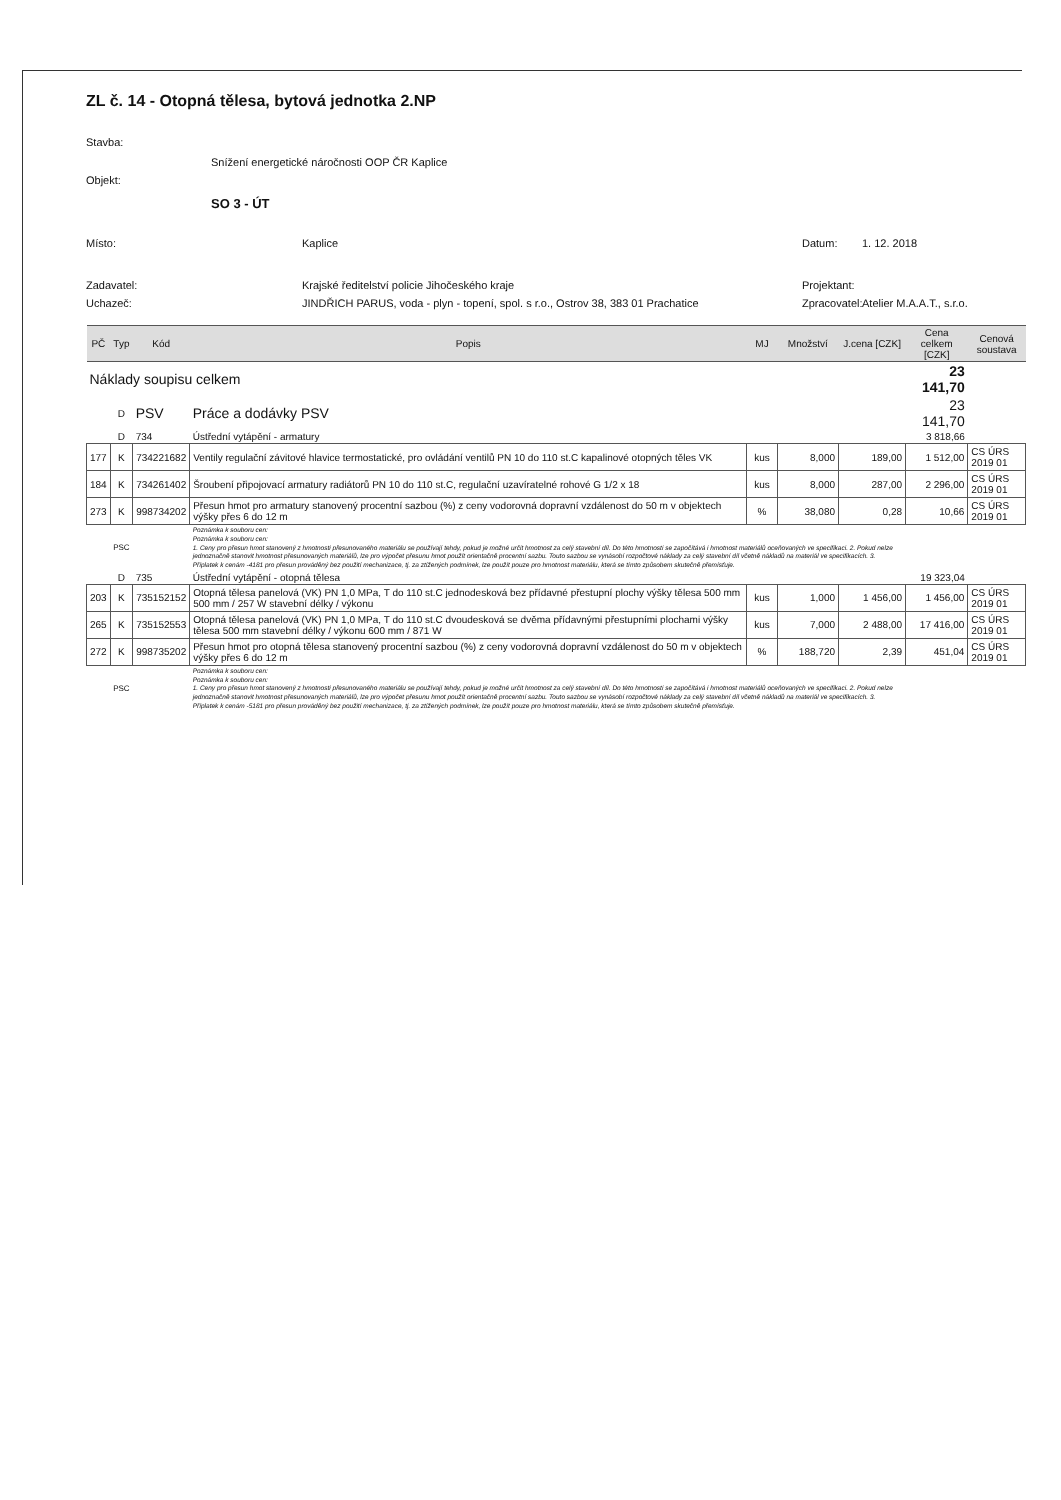ZL č. 14 - Otopná tělesa, bytová jednotka 2.NP
Stavba:
Snížení energetické náročnosti OOP ČR Kaplice
Objekt:
SO 3 - ÚT
Místo:
Kaplice
Datum:
1. 12. 2018
Zadavatel:
Krajské ředitelství policie Jihočeského kraje
Projektant:
Uchazeč:
JINDŘICH PARUS, voda - plyn - topení, spol. s r.o., Ostrov 38, 383 01 Prachatice
Zpracovatel:
Atelier M.A.A.T., s.r.o.
| PČ | Typ | Kód | Popis | MJ | Množství | J.cena [CZK] | Cena celkem [CZK] | Cenová soustava |
| --- | --- | --- | --- | --- | --- | --- | --- | --- |
| Náklady soupisu celkem | | | | | | | 23 141,70 | |
| | D | PSV | Práce a dodávky PSV | | | | 23 141,70 | |
| | D | 734 | Ústřední vytápění - armatury | | | | 3 818,66 | |
| 177 | K | 734221682 | Ventily regulační závitové hlavice termostatické, pro ovládání ventilů PN 10 do 110 st.C kapalinové otopných těles VK | kus | 8,000 | 189,00 | 1 512,00 | CS ÚRS 2019 01 |
| 184 | K | 734261402 | Šroubení připojovací armatury radiátorů PN 10 do 110 st.C, regulační uzavíratelné rohové G 1/2 x 18 | kus | 8,000 | 287,00 | 2 296,00 | CS ÚRS 2019 01 |
| 273 | K | 998734202 | Přesun hmot pro armatury stanovený procentní sazbou (%) z ceny vodorovná dopravní vzdálenost do 50 m v objektech výšky přes 6 do 12 m | % | 38,080 | 0,28 | 10,66 | CS ÚRS 2019 01 |
| | PSC | | Poznámka k souboru cen: Poznámka k souboru cen: 1. Ceny pro přesun hmot stanovený z hmotnosti přesunovaného materiálu se používají tehdy, pokud je možné určit hmotnost za celý stavební díl. Do této hmotnosti se započítává i hmotnost materiálů oceňovaných ve specifikaci. 2. Pokud nelze jednoznačně stanovit hmotnost přesunovaných materiálů, lze pro výpočet přesunu hmot použít orientačně procentní sazbu. Touto sazbou se vynásobí rozpočtové náklady za celý stavební díl včetně nákladů na materiál ve specifikacích. 3. Příplatek k cenám -4181 pro přesun prováděný bez použití mechanizace, tj. za ztížených podmínek, lze použít pouze pro hmotnost materiálu, která se tímto způsobem skutečně přemísťuje. | | | | | |
| | D | 735 | Ústřední vytápění - otopná tělesa | | | | 19 323,04 | |
| 203 | K | 735152152 | Otopná tělesa panelová (VK) PN 1,0 MPa, T do 110 st.C jednodesková bez přídavné přestupní plochy výšky tělesa 500 mm 500 mm / 257 W stavební délky / výkonu | kus | 1,000 | 1 456,00 | 1 456,00 | CS ÚRS 2019 01 |
| 265 | K | 735152553 | Otopná tělesa panelová (VK) PN 1,0 MPa, T do 110 st.C dvoudesková se dvěma přídavnými přestupními plochami výšky tělesa 500 mm stavební délky / výkonu 600 mm / 871 W | kus | 7,000 | 2 488,00 | 17 416,00 | CS ÚRS 2019 01 |
| 272 | K | 998735202 | Přesun hmot pro otopná tělesa stanovený procentní sazbou (%) z ceny vodorovná dopravní vzdálenost do 50 m v objektech výšky přes 6 do 12 m | % | 188,720 | 2,39 | 451,04 | CS ÚRS 2019 01 |
| | PSC | | Poznámka k souboru cen: Poznámka k souboru cen: 1. Ceny pro přesun hmot stanovený z hmotnosti přesunovaného materiálu se používají tehdy, pokud je možné určit hmotnost za celý stavební díl. Do této hmotnosti se započítává i hmotnost materiálů oceňovaných ve specifikaci. 2. Pokud nelze jednoznačně stanovit hmotnost přesunovaných materiálů, lze pro výpočet přesunu hmot použít orientačně procentní sazbu. Touto sazbou se vynásobí rozpočtové náklady za celý stavební díl včetně nákladů na materiál ve specifikacích. 3. Příplatek k cenám -5181 pro přesun prováděný bez použití mechanizace, tj. za ztížených podmínek, lze použít pouze pro hmotnost materiálu, která se tímto způsobem skutečně přemísťuje. | | | | | |